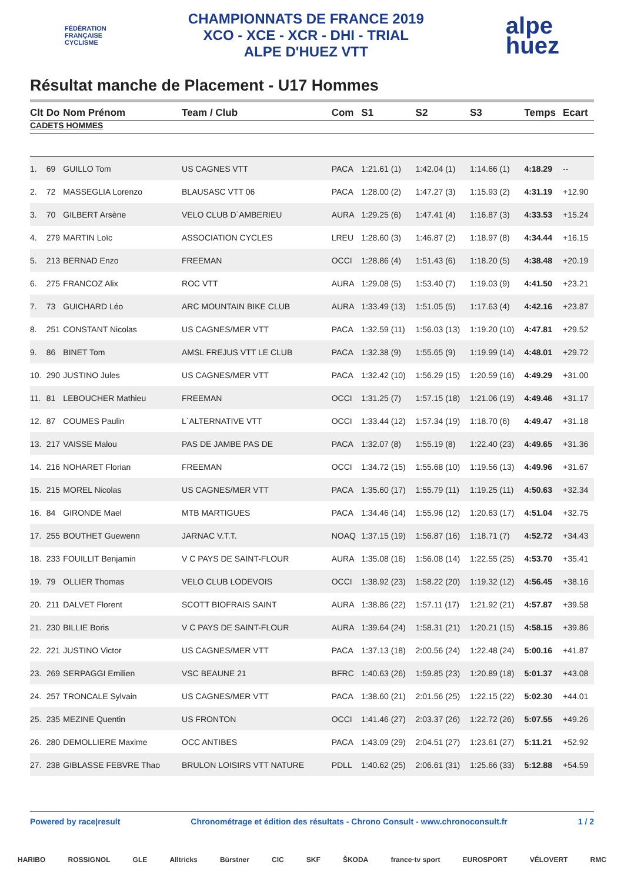FÉDÉRATION
FRANÇAISE
CYCLISME
CHAMPIONNATS DE FRANCE 2019
XCO - XCE - XCR - DHI - TRIAL
ALPE D'HUEZ VTT
alpe
huez
Résultat manche de Placement - U17 Hommes
| Clt | Do | Nom Prénom | Team / Club | Com | S1 | S2 | S3 | Temps | Ecart |
| --- | --- | --- | --- | --- | --- | --- | --- | --- | --- |
| CADETS HOMMES | | | | | | | | | |
| 1. | 69 | GUILLO Tom | US CAGNES VTT | PACA | 1:21.61 (1) | 1:42.04 (1) | 1:14.66 (1) | 4:18.29 | -- |
| 2. | 72 | MASSEGLIA Lorenzo | BLAUSASC VTT 06 | PACA | 1:28.00 (2) | 1:47.27 (3) | 1:15.93 (2) | 4:31.19 | +12.90 |
| 3. | 70 | GILBERT Arsène | VELO CLUB D`AMBERIEU | AURA | 1:29.25 (6) | 1:47.41 (4) | 1:16.87 (3) | 4:33.53 | +15.24 |
| 4. | 279 | MARTIN Loïc | ASSOCIATION CYCLES | LREU | 1:28.60 (3) | 1:46.87 (2) | 1:18.97 (8) | 4:34.44 | +16.15 |
| 5. | 213 | BERNAD Enzo | FREEMAN | OCCI | 1:28.86 (4) | 1:51.43 (6) | 1:18.20 (5) | 4:38.48 | +20.19 |
| 6. | 275 | FRANCOZ Alix | ROC VTT | AURA | 1:29.08 (5) | 1:53.40 (7) | 1:19.03 (9) | 4:41.50 | +23.21 |
| 7. | 73 | GUICHARD Léo | ARC MOUNTAIN BIKE CLUB | AURA | 1:33.49 (13) | 1:51.05 (5) | 1:17.63 (4) | 4:42.16 | +23.87 |
| 8. | 251 | CONSTANT Nicolas | US CAGNES/MER VTT | PACA | 1:32.59 (11) | 1:56.03 (13) | 1:19.20 (10) | 4:47.81 | +29.52 |
| 9. | 86 | BINET Tom | AMSL FREJUS VTT LE CLUB | PACA | 1:32.38 (9) | 1:55.65 (9) | 1:19.99 (14) | 4:48.01 | +29.72 |
| 10. | 290 | JUSTINO Jules | US CAGNES/MER VTT | PACA | 1:32.42 (10) | 1:56.29 (15) | 1:20.59 (16) | 4:49.29 | +31.00 |
| 11. | 81 | LEBOUCHER Mathieu | FREEMAN | OCCI | 1:31.25 (7) | 1:57.15 (18) | 1:21.06 (19) | 4:49.46 | +31.17 |
| 12. | 87 | COUMES Paulin | L`ALTERNATIVE VTT | OCCI | 1:33.44 (12) | 1:57.34 (19) | 1:18.70 (6) | 4:49.47 | +31.18 |
| 13. | 217 | VAISSE Malou | PAS DE JAMBE PAS DE | PACA | 1:32.07 (8) | 1:55.19 (8) | 1:22.40 (23) | 4:49.65 | +31.36 |
| 14. | 216 | NOHARET Florian | FREEMAN | OCCI | 1:34.72 (15) | 1:55.68 (10) | 1:19.56 (13) | 4:49.96 | +31.67 |
| 15. | 215 | MOREL Nicolas | US CAGNES/MER VTT | PACA | 1:35.60 (17) | 1:55.79 (11) | 1:19.25 (11) | 4:50.63 | +32.34 |
| 16. | 84 | GIRONDE Mael | MTB MARTIGUES | PACA | 1:34.46 (14) | 1:55.96 (12) | 1:20.63 (17) | 4:51.04 | +32.75 |
| 17. | 255 | BOUTHET Guewenn | JARNAC V.T.T. | NOAQ | 1:37.15 (19) | 1:56.87 (16) | 1:18.71 (7) | 4:52.72 | +34.43 |
| 18. | 233 | FOUILLIT Benjamin | V C PAYS DE SAINT-FLOUR | AURA | 1:35.08 (16) | 1:56.08 (14) | 1:22.55 (25) | 4:53.70 | +35.41 |
| 19. | 79 | OLLIER Thomas | VELO CLUB LODEVOIS | OCCI | 1:38.92 (23) | 1:58.22 (20) | 1:19.32 (12) | 4:56.45 | +38.16 |
| 20. | 211 | DALVET Florent | SCOTT BIOFRAIS SAINT | AURA | 1:38.86 (22) | 1:57.11 (17) | 1:21.92 (21) | 4:57.87 | +39.58 |
| 21. | 230 | BILLIE Boris | V C PAYS DE SAINT-FLOUR | AURA | 1:39.64 (24) | 1:58.31 (21) | 1:20.21 (15) | 4:58.15 | +39.86 |
| 22. | 221 | JUSTINO Victor | US CAGNES/MER VTT | PACA | 1:37.13 (18) | 2:00.56 (24) | 1:22.48 (24) | 5:00.16 | +41.87 |
| 23. | 269 | SERPAGGI Emilien | VSC BEAUNE 21 | BFRC | 1:40.63 (26) | 1:59.85 (23) | 1:20.89 (18) | 5:01.37 | +43.08 |
| 24. | 257 | TRONCALE Sylvain | US CAGNES/MER VTT | PACA | 1:38.60 (21) | 2:01.56 (25) | 1:22.15 (22) | 5:02.30 | +44.01 |
| 25. | 235 | MEZINE Quentin | US FRONTON | OCCI | 1:41.46 (27) | 2:03.37 (26) | 1:22.72 (26) | 5:07.55 | +49.26 |
| 26. | 280 | DEMOLLIERE Maxime | OCC ANTIBES | PACA | 1:43.09 (29) | 2:04.51 (27) | 1:23.61 (27) | 5:11.21 | +52.92 |
| 27. | 238 | GIBLASSE FEBVRE Thao | BRULON LOISIRS VTT NATURE | PDLL | 1:40.62 (25) | 2:06.61 (31) | 1:25.66 (33) | 5:12.88 | +54.59 |
Powered by race|result Chronométrage et édition des résultats - Chrono Consult - www.chronoconsult.fr 1 / 2
HARIBO ROSSIGNOL GLE Alltricks Bürstner CIC SKF ŠKODA france·tv sport EUROSPORT VÉLOVERT RMC